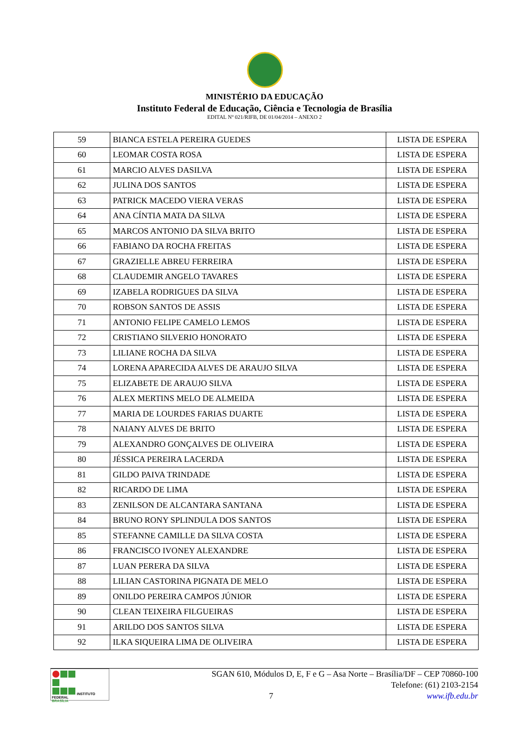MINISTÉRIO DA EDUCAÇÃO
Instituto Federal de Educação, Ciência e Tecnologia de Brasília
EDITAL Nº 021/RIFB, DE 01/04/2014 – ANEXO 2
| 59 | BIANCA ESTELA PEREIRA GUEDES | LISTA DE ESPERA |
| 60 | LEOMAR COSTA ROSA | LISTA DE ESPERA |
| 61 | MARCIO ALVES DASILVA | LISTA DE ESPERA |
| 62 | JULINA DOS SANTOS | LISTA DE ESPERA |
| 63 | PATRICK MACEDO VIERA VERAS | LISTA DE ESPERA |
| 64 | ANA CÍNTIA MATA DA SILVA | LISTA DE ESPERA |
| 65 | MARCOS ANTONIO DA SILVA BRITO | LISTA DE ESPERA |
| 66 | FABIANO DA ROCHA FREITAS | LISTA DE ESPERA |
| 67 | GRAZIELLE ABREU FERREIRA | LISTA DE ESPERA |
| 68 | CLAUDEMIR ANGELO TAVARES | LISTA DE ESPERA |
| 69 | IZABELA RODRIGUES DA SILVA | LISTA DE ESPERA |
| 70 | ROBSON SANTOS DE ASSIS | LISTA DE ESPERA |
| 71 | ANTONIO FELIPE CAMELO LEMOS | LISTA DE ESPERA |
| 72 | CRISTIANO SILVERIO HONORATO | LISTA DE ESPERA |
| 73 | LILIANE ROCHA DA SILVA | LISTA DE ESPERA |
| 74 | LORENA APARECIDA ALVES DE ARAUJO SILVA | LISTA DE ESPERA |
| 75 | ELIZABETE DE ARAUJO SILVA | LISTA DE ESPERA |
| 76 | ALEX MERTINS MELO DE ALMEIDA | LISTA DE ESPERA |
| 77 | MARIA DE LOURDES FARIAS DUARTE | LISTA DE ESPERA |
| 78 | NAIANY ALVES DE BRITO | LISTA DE ESPERA |
| 79 | ALEXANDRO GONÇALVES DE OLIVEIRA | LISTA DE ESPERA |
| 80 | JÉSSICA PEREIRA LACERDA | LISTA DE ESPERA |
| 81 | GILDO PAIVA TRINDADE | LISTA DE ESPERA |
| 82 | RICARDO DE LIMA | LISTA DE ESPERA |
| 83 | ZENILSON DE ALCANTARA SANTANA | LISTA DE ESPERA |
| 84 | BRUNO RONY SPLINDULA DOS SANTOS | LISTA DE ESPERA |
| 85 | STEFANNE CAMILLE DA SILVA COSTA | LISTA DE ESPERA |
| 86 | FRANCISCO IVONEY ALEXANDRE | LISTA DE ESPERA |
| 87 | LUAN PERERA DA SILVA | LISTA DE ESPERA |
| 88 | LILIAN CASTORINA PIGNATA DE MELO | LISTA DE ESPERA |
| 89 | ONILDO PEREIRA CAMPOS JÚNIOR | LISTA DE ESPERA |
| 90 | CLEAN TEIXEIRA FILGUEIRAS | LISTA DE ESPERA |
| 91 | ARILDO DOS SANTOS SILVA | LISTA DE ESPERA |
| 92 | ILKA SIQUEIRA LIMA DE OLIVEIRA | LISTA DE ESPERA |
INSTITUTO FEDERAL
BRASÍLIA
SGAN 610, Módulos D, E, F e G – Asa Norte – Brasília/DF – CEP 70860-100
Telefone: (61) 2103-2154
7 www.ifb.edu.br